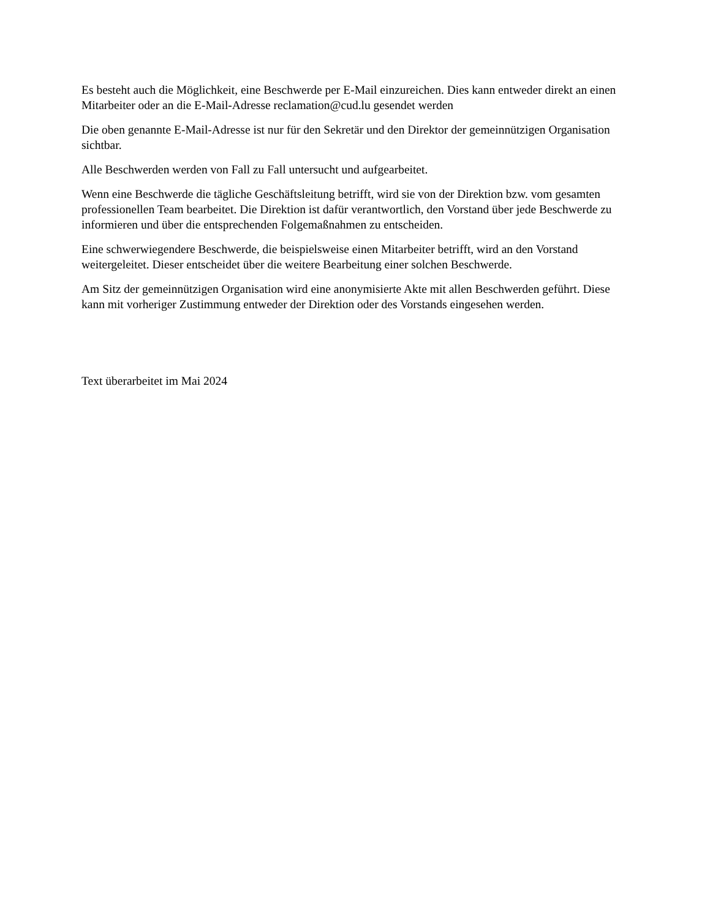Es besteht auch die Möglichkeit, eine Beschwerde per E-Mail einzureichen. Dies kann entweder direkt an einen Mitarbeiter oder an die E-Mail-Adresse reclamation@cud.lu gesendet werden
Die oben genannte E-Mail-Adresse ist nur für den Sekretär und den Direktor der gemeinnützigen Organisation sichtbar.
Alle Beschwerden werden von Fall zu Fall untersucht und aufgearbeitet.
Wenn eine Beschwerde die tägliche Geschäftsleitung betrifft, wird sie von der Direktion bzw. vom gesamten professionellen Team bearbeitet. Die Direktion ist dafür verantwortlich, den Vorstand über jede Beschwerde zu informieren und über die entsprechenden Folgemaßnahmen zu entscheiden.
Eine schwerwiegendere Beschwerde, die beispielsweise einen Mitarbeiter betrifft, wird an den Vorstand weitergeleitet. Dieser entscheidet über die weitere Bearbeitung einer solchen Beschwerde.
Am Sitz der gemeinnützigen Organisation wird eine anonymisierte Akte mit allen Beschwerden geführt. Diese kann mit vorheriger Zustimmung entweder der Direktion oder des Vorstands eingesehen werden.
Text überarbeitet im Mai 2024